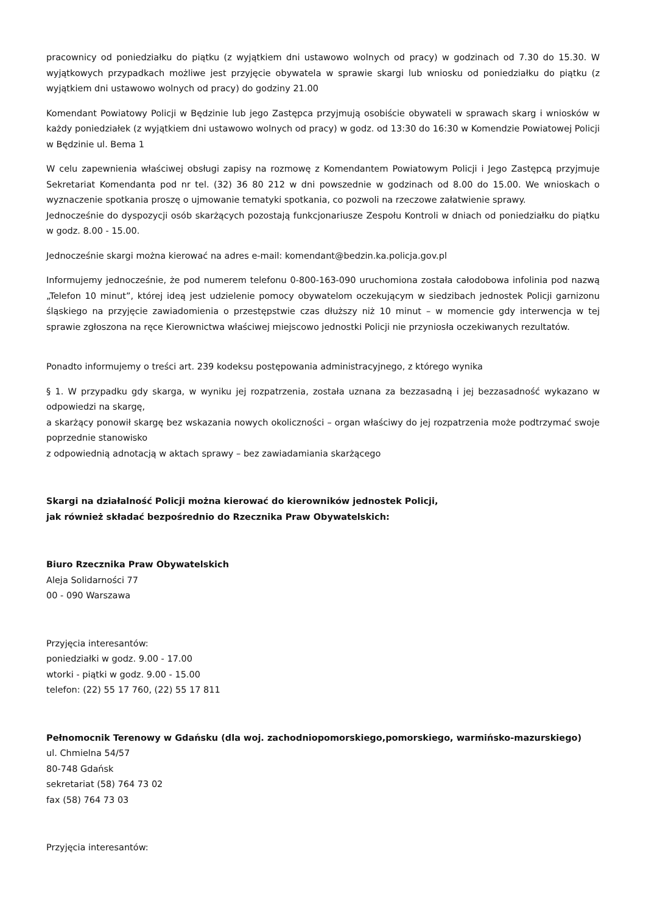pracownicy od poniedziałku do piątku (z wyjątkiem dni ustawowo wolnych od pracy) w godzinach od 7.30 do 15.30. W wyjątkowych przypadkach możliwe jest przyjęcie obywatela w sprawie skargi lub wniosku od poniedziałku do piątku (z wyjątkiem dni ustawowo wolnych od pracy) do godziny 21.00
Komendant Powiatowy Policji w Będzinie lub jego Zastępca przyjmują osobiście obywateli w sprawach skarg i wniosków w każdy poniedziałek (z wyjątkiem dni ustawowo wolnych od pracy) w godz. od 13:30 do 16:30 w Komendzie Powiatowej Policji w Będzinie ul. Bema 1
W celu zapewnienia właściwej obsługi zapisy na rozmowę z Komendantem Powiatowym Policji i Jego Zastępcą przyjmuje Sekretariat Komendanta pod nr tel. (32) 36 80 212 w dni powszednie w godzinach od 8.00 do 15.00. We wnioskach o wyznaczenie spotkania proszę o ujmowanie tematyki spotkania, co pozwoli na rzeczowe załatwienie sprawy.
Jednocześnie do dyspozycji osób skarżących pozostają funkcjonariusze Zespołu Kontroli w dniach od poniedziałku do piątku w godz. 8.00 - 15.00.
Jednocześnie skargi można kierować na adres e-mail: komendant@bedzin.ka.policja.gov.pl
Informujemy jednocześnie, że pod numerem telefonu 0-800-163-090 uruchomiona została całodobowa infolinia pod nazwą „Telefon 10 minut”, której ideą jest udzielenie pomocy obywatelom oczekującym w siedzibach jednostek Policji garnizonu śląskiego na przyjęcie zawiadomienia o przestępstwie czas dłuższy niż 10 minut – w momencie gdy interwencja w tej sprawie zgłoszona na ręce Kierownictwa właściwej miejscowo jednostki Policji nie przyniosła oczekiwanych rezultatów.
Ponadto informujemy o treści art. 239 kodeksu postępowania administracyjnego, z którego wynika
§ 1. W przypadku gdy skarga, w wyniku jej rozpatrzenia, została uznana za bezzasadną i jej bezzasadność wykazano w odpowiedzi na skargę,
a skarżący ponowił skargę bez wskazania nowych okoliczności – organ właściwy do jej rozpatrzenia może podtrzymać swoje poprzednie stanowisko
z odpowiednią adnotacją w aktach sprawy – bez zawiadamiania skarżącego
Skargi na działalność Policji można kierować do kierowników jednostek Policji,
jak również składać bezpośrednio do Rzecznika Praw Obywatelskich:
Biuro Rzecznika Praw Obywatelskich
Aleja Solidarności 77
00 - 090 Warszawa
Przyjęcia interesantów:
poniedziałki w godz. 9.00 - 17.00
wtorki - piątki w godz. 9.00 - 15.00
telefon: (22) 55 17 760, (22) 55 17 811
Pełnomocnik Terenowy w Gdańsku (dla woj. zachodniopomorskiego,pomorskiego, warmińsko-mazurskiego)
ul. Chmielna 54/57
80-748 Gdańsk
sekretariat (58) 764 73 02
fax (58) 764 73 03
Przyjęcia interesantów: